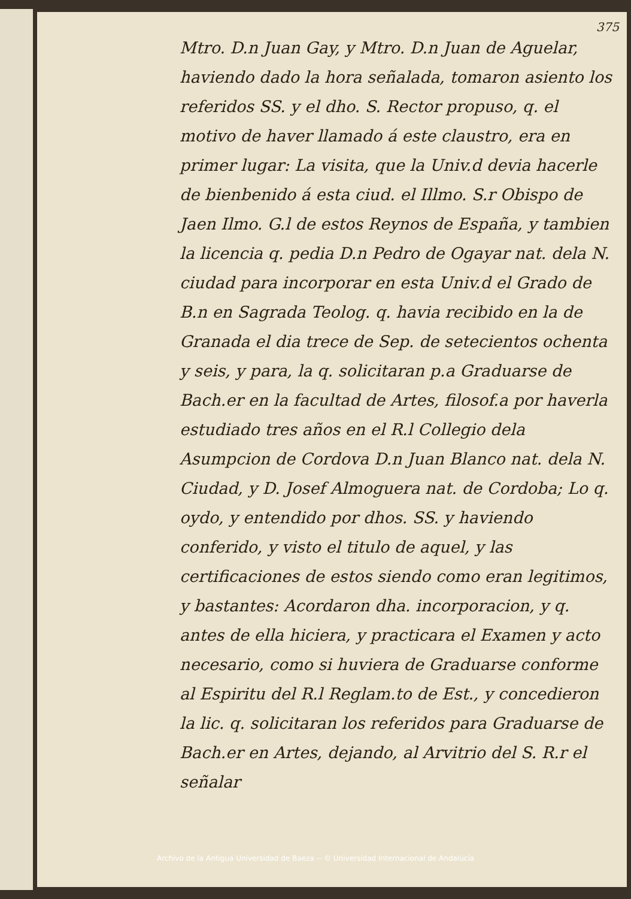375
Mtro. D.n Juan Gay, y Mtro. D.n Juan de Aguelar, haviendo dado la hora señalada, tomaron asiento los referidos SS. y el dho. S. Rector propuso, q. el motivo de haver llamado á este claustro, era en primer lugar: La visita, que la Univ.d devia hacerle de bienbenido á esta ciud. el Illmo. S.r Obispo de Jaen Ilmo. G.l de estos Reynos de España, y tambien la licencia q. pedia D.n Pedro de Ogayar nat. dela N. ciudad para incorporar en esta Univ.d el Grado de B.n en Sagrada Teolog. q. havia recibido en la de Granada el dia trece de Sep. de setecientos ochenta y seis, y para, la q. solicitaran p.a Graduarse de Bach.er en la facultad de Artes, filosof.a por haverla estudiado tres años en el R.l Collegio dela Asumpcion de Cordova D.n Juan Blanco nat. dela N. Ciudad, y D. Josef Almoguera nat. de Cordoba; Lo q. oydo, y entendido por dhos. SS. y haviendo conferido, y visto el titulo de aquel, y las certificaciones de estos siendo como eran legitimos, y bastantes: Acordaron dha. incorporacion, y q. antes de ella hiciera, y practicara el Examen y acto necesario, como si huviera de Graduarse conforme al Espiritu del R.l Reglam.to de Est., y concedieron la lic. q. solicitaran los referidos para Graduarse de Bach.er en Artes, dejando, al Arvitrio del S. R.r el señalar
Archivo de la Antigua Universidad de Baeza -- © Universidad Internacional de Andalucía